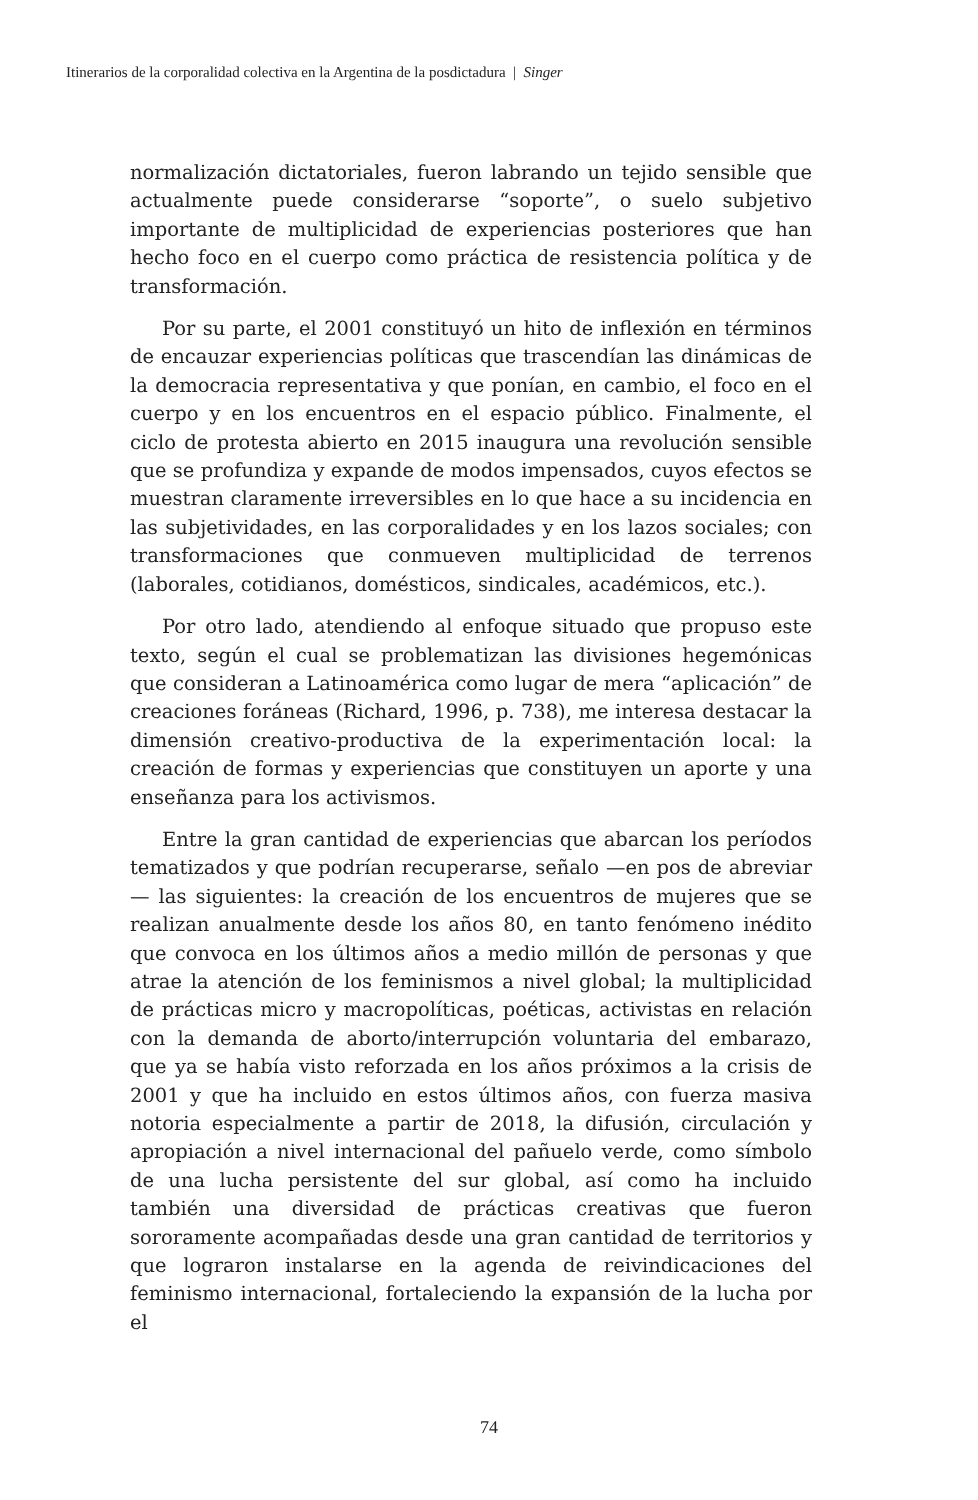Itinerarios de la corporalidad colectiva en la Argentina de la posdictadura | Singer
normalización dictatoriales, fueron labrando un tejido sensible que actualmente puede considerarse “soporte”, o suelo subjetivo importante de multiplicidad de experiencias posteriores que han hecho foco en el cuerpo como práctica de resistencia política y de transformación.
Por su parte, el 2001 constituyó un hito de inflexión en términos de encauzar experiencias políticas que trascendían las dinámicas de la democracia representativa y que ponían, en cambio, el foco en el cuerpo y en los encuentros en el espacio público. Finalmente, el ciclo de protesta abierto en 2015 inaugura una revolución sensible que se profundiza y expande de modos impensados, cuyos efectos se muestran claramente irreversibles en lo que hace a su incidencia en las subjetividades, en las corporalidades y en los lazos sociales; con transformaciones que conmueven multiplicidad de terrenos (laborales, cotidianos, domésticos, sindicales, académicos, etc.).
Por otro lado, atendiendo al enfoque situado que propuso este texto, según el cual se problematizan las divisiones hegemónicas que consideran a Latinoamérica como lugar de mera “aplicación” de creaciones foráneas (Richard, 1996, p. 738), me interesa destacar la dimensión creativo-productiva de la experimentación local: la creación de formas y experiencias que constituyen un aporte y una enseñanza para los activismos.
Entre la gran cantidad de experiencias que abarcan los períodos tematizados y que podrían recuperarse, señalo —en pos de abreviar— las siguientes: la creación de los encuentros de mujeres que se realizan anualmente desde los años 80, en tanto fenómeno inédito que convoca en los últimos años a medio millón de personas y que atrae la atención de los feminismos a nivel global; la multiplicidad de prácticas micro y macropolíticas, poéticas, activistas en relación con la demanda de aborto/interrupción voluntaria del embarazo, que ya se había visto reforzada en los años próximos a la crisis de 2001 y que ha incluido en estos últimos años, con fuerza masiva notoria especialmente a partir de 2018, la difusión, circulación y apropiación a nivel internacional del pañuelo verde, como símbolo de una lucha persistente del sur global, así como ha incluido también una diversidad de prácticas creativas que fueron sororamente acompañadas desde una gran cantidad de territorios y que lograron instalarse en la agenda de reivindicaciones del feminismo internacional, fortaleciendo la expansión de la lucha por el
74